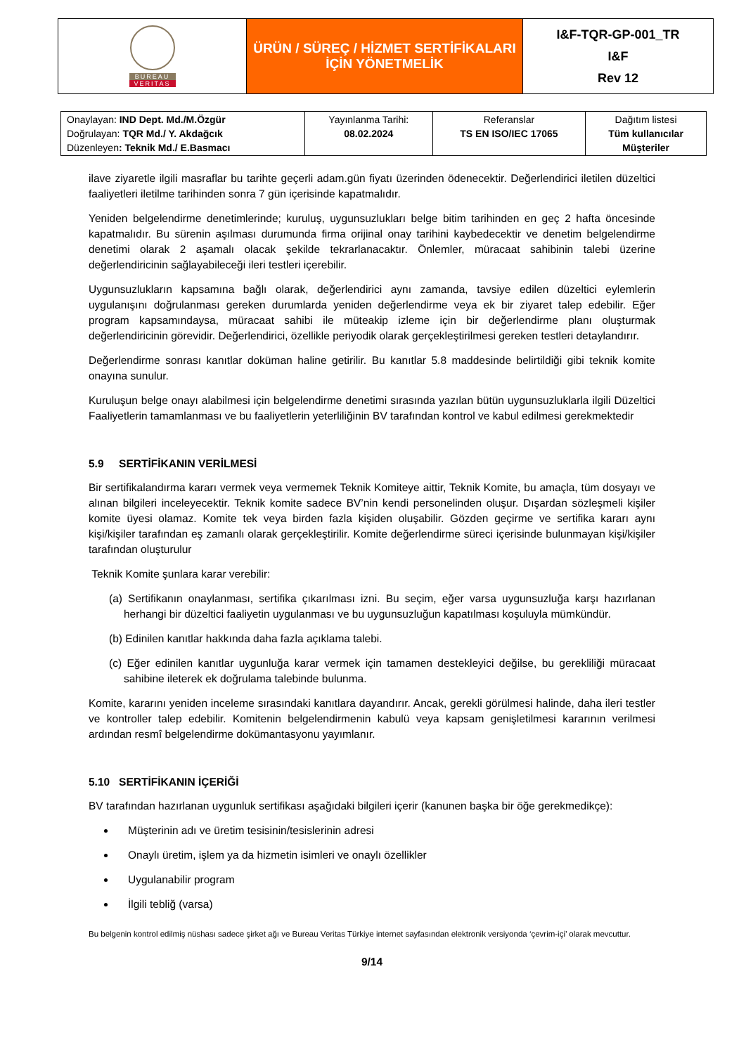| BUREAU VERITAS | ÜRÜN / SÜREÇ / HİZMET SERTİFİKALARI İÇİN YÖNETMELİK | I&F-TQR-GP-001_TR I&F Rev 12 |
| Onaylayan: IND Dept. Md./M.Özgür Doğrulayan: TQR Md./ Y. Akdağcık Düzenleyen : Teknik Md./ E.Basmacı | Yayınlanma Tarihi: 08.02.2024 | Referanslar TS EN ISO/IEC 17065 | Dağıtım listesi Tüm kullanıcılar Müşteriler |
ilave ziyaretle ilgili masraflar bu tarihte geçerli adam.gün fiyatı üzerinden ödenecektir. Değerlendirici iletilen düzeltici faaliyetleri iletilme tarihinden sonra 7 gün içerisinde kapatmalıdır.
Yeniden belgelendirme denetimlerinde; kuruluş, uygunsuzlukları belge bitim tarihinden en geç 2 hafta öncesinde kapatmalıdır. Bu sürenin aşılması durumunda firma orijinal onay tarihini kaybedecektir ve denetim belgelendirme denetimi olarak 2 aşamalı olacak şekilde tekrarlanacaktır. Önlemler, müracaat sahibinin talebi üzerine değerlendiricinin sağlayabileceği ileri testleri içerebilir.
Uygunsuzlukların kapsamına bağlı olarak, değerlendirici aynı zamanda, tavsiye edilen düzeltici eylemlerin uygulanışını doğrulanması gereken durumlarda yeniden değerlendirme veya ek bir ziyaret talep edebilir. Eğer program kapsamındaysa, müracaat sahibi ile müteakip izleme için bir değerlendirme planı oluşturmak değerlendiricinin görevidir. Değerlendirici, özellikle periyodik olarak gerçekleştirilmesi gereken testleri detaylandırır.
Değerlendirme sonrası kanıtlar doküman haline getirilir. Bu kanıtlar 5.8 maddesinde belirtildiği gibi teknik komite onayına sunulur.
Kuruluşun belge onayı alabilmesi için belgelendirme denetimi sırasında yazılan bütün uygunsuzluklarla ilgili Düzeltici Faaliyetlerin tamamlanması ve bu faaliyetlerin yeterliliğinin BV tarafından kontrol ve kabul edilmesi gerekmektedir
5.9 SERTİFİKANIN VERİLMESİ
Bir sertifikalandırma kararı vermek veya vermemek Teknik Komiteye aittir, Teknik Komite, bu amaçla, tüm dosyayı ve alınan bilgileri inceleyecektir. Teknik komite sadece BV’nin kendi personelinden oluşur. Dışardan sözleşmeli kişiler komite üyesi olamaz. Komite tek veya birden fazla kişiden oluşabilir. Gözden geçirme ve sertifika kararı aynı kişi/kişiler tarafından eş zamanlı olarak gerçekleştirilir. Komite değerlendirme süreci içerisinde bulunmayan kişi/kişiler tarafından oluşturulur
Teknik Komite şunlara karar verebilir:
(a) Sertifikanın onaylanması, sertifika çıkarılması izni. Bu seçim, eğer varsa uygunsuzluğa karşı hazırlanan herhangi bir düzeltici faaliyetin uygulanması ve bu uygunsuzluğun kapatılması koşuluyla mümkündür.
(b) Edinilen kanıtlar hakkında daha fazla açıklama talebi.
(c) Eğer edinilen kanıtlar uygunluğa karar vermek için tamamen destekleyici değilse, bu gerekliliği müracaat sahibine ileterek ek doğrulama talebinde bulunma.
Komite, kararını yeniden inceleme sırasındaki kanıtlara dayandırır. Ancak, gerekli görülmesi halinde, daha ileri testler ve kontroller talep edebilir. Komitenin belgelendirmenin kabulü veya kapsam genişletilmesi kararının verilmesi ardından resmî belgelendirme dokümantasyonu yayımlanır.
5.10 SERTİFİKANIN İÇERİĞİ
BV tarafından hazırlanan uygunluk sertifikası aşağıdaki bilgileri içerir (kanunen başka bir öğe gerekmedikçe):
Müşterinin adı ve üretim tesisinin/tesislerinin adresi
Onaylı üretim, işlem ya da hizmetin isimleri ve onaylı özellikler
Uygulanabilir program
İlgili tebliğ (varsa)
Bu belgenin kontrol edilmiş nüshası sadece şirket ağı ve Bureau Veritas Türkiye internet sayfasından elektronik versiyonda ‘çevrim-içi’ olarak mevcuttur.
9/14